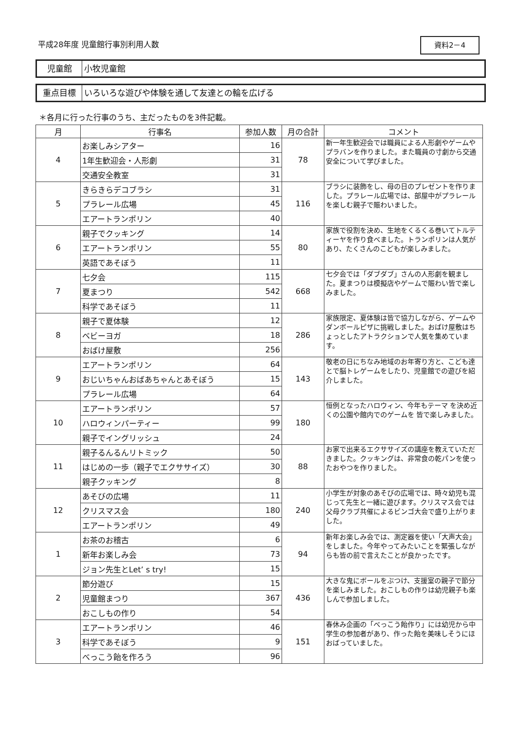平成28年度 児童館行事別利用人数 資料2－4
児童館 小牧児童館
重点目標 いろいろな遊びや体験を通して友達との輪を広げる
＊各月に行った行事のうち、主だったものを3件記載。
| 月 | 行事名 | 参加人数 | 月の合計 | コメント |
| --- | --- | --- | --- | --- |
| 4 | お楽しみシアター | 16 | 78 | 新一年生歓迎会では職員による人形劇やゲームやプラバンを作りました。また職員の寸劇から交通安全について学びました。 |
| | 1年生歓迎会・人形劇 | 31 | | |
| | 交通安全教室 | 31 | | |
| 5 | きらきらデコブラシ | 31 | 116 | ブラシに装飾をし、母の日のプレゼントを作りました。プラレール広場では、部屋中がプラレールを楽しむ親子で賑わいました。 |
| | プラレール広場 | 45 | | |
| | エアートランポリン | 40 | | |
| 6 | 親子でクッキング | 14 | 80 | 家族で役割を決め、生地をくるくる巻いてトルティーヤを作り食べました。トランポリンは人気があり、たくさんのこどもが楽しみました。 |
| | エアートランポリン | 55 | | |
| | 英語であそぼう | 11 | | |
| 7 | 七夕会 | 115 | 668 | 七夕会では「ダブダブ」さんの人形劇を観ました。夏まつりは模擬店やゲームで賑わい皆で楽しみました。 |
| | 夏まつり | 542 | | |
| | 科学であそぼう | 11 | | |
| 8 | 親子で夏体験 | 12 | 286 | 家族限定、夏体験は皆で協力しながら、ゲームやダンボールピザに挑戦しました。おばけ屋敷はちょっとしたアトラクションで人気を集めています。 |
| | ベビーヨガ | 18 | | |
| | おばけ屋敷 | 256 | | |
| 9 | エアートランポリン | 64 | 143 | 敬老の日にちなみ地域のお年寄り方と、こども達とで脳トレゲームをしたり、児童館での遊びを紹介しました。 |
| | おじいちゃんおばあちゃんとあそぼう | 15 | | |
| | プラレール広場 | 64 | | |
| 10 | エアートランポリン | 57 | 180 | 恒例となったハロウィン、今年もテーマ を決め近くの公園や館内でのゲームを 皆で楽しみました。 |
| | ハロウィンパーティー | 99 | | |
| | 親子でイングリッシュ | 24 | | |
| 11 | 親子るんるんリトミック | 50 | 88 | お家で出来るエクササイズの講座を教えていただきました。クッキングは、非常食の乾パンを使ったおやつを作りました。 |
| | はじめの一歩（親子でエクササイズ） | 30 | | |
| | 親子クッキング | 8 | | |
| 12 | あそびの広場 | 11 | 240 | 小学生が対象のあそびの広場では、時々幼児も混じって先生と一緒に遊びます。クリスマス会では父母クラブ共催によるビンゴ大会で盛り上がりました。 |
| | クリスマス会 | 180 | | |
| | エアートランポリン | 49 | | |
| 1 | お茶のお稽古 | 6 | 94 | 新年お楽しみ会では、測定器を使い「大声大会」をしました。今年やってみたいことを緊張しながらも皆の前で言えたことが良かったです。 |
| | 新年お楽しみ会 | 73 | | |
| | ジョン先生とLet’ s try! | 15 | | |
| 2 | 節分遊び | 15 | 436 | 大きな鬼にボールをぶつけ、支援室の親子で節分を楽しみました。おこしもの作りは幼児親子も楽しんで参加しました。 |
| | 児童館まつり | 367 | | |
| | おこしもの作り | 54 | | |
| 3 | エアートランポリン | 46 | 151 | 春休み企画の「べっこう飴作り」には幼児から中学生の参加者があり、作った飴を美味しそうにほおばっていました。 |
| | 科学であそぼう | 9 | | |
| | べっこう飴を作ろう | 96 | | |